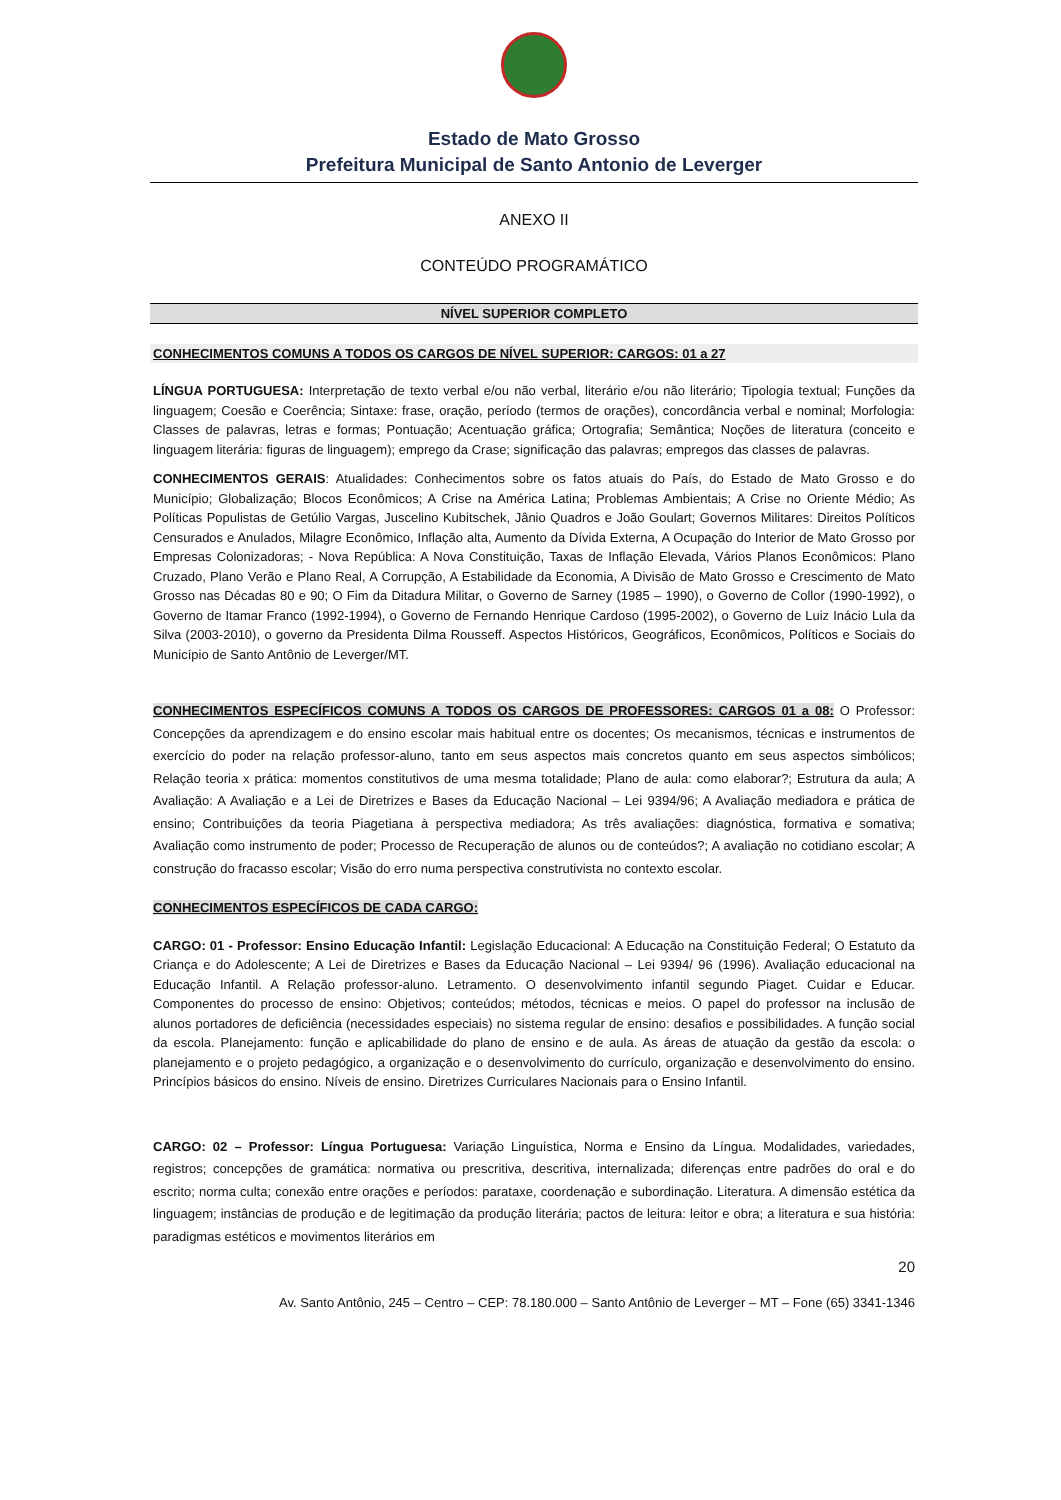Estado de Mato Grosso
Prefeitura Municipal de Santo Antonio de Leverger
ANEXO II
CONTEÚDO PROGRAMÁTICO
NÍVEL SUPERIOR COMPLETO
CONHECIMENTOS COMUNS A TODOS OS CARGOS DE NÍVEL SUPERIOR: CARGOS: 01 a 27
LÍNGUA PORTUGUESA: Interpretação de texto verbal e/ou não verbal, literário e/ou não literário; Tipologia textual; Funções da linguagem; Coesão e Coerência; Sintaxe: frase, oração, período (termos de orações), concordância verbal e nominal; Morfologia: Classes de palavras, letras e formas; Pontuação; Acentuação gráfica; Ortografia; Semântica; Noções de literatura (conceito e linguagem literária: figuras de linguagem); emprego da Crase; significação das palavras; empregos das classes de palavras.
CONHECIMENTOS GERAIS: Atualidades: Conhecimentos sobre os fatos atuais do País, do Estado de Mato Grosso e do Município; Globalização; Blocos Econômicos; A Crise na América Latina; Problemas Ambientais; A Crise no Oriente Médio; As Políticas Populistas de Getúlio Vargas, Juscelino Kubitschek, Jânio Quadros e João Goulart; Governos Militares: Direitos Políticos Censurados e Anulados, Milagre Econômico, Inflação alta, Aumento da Dívida Externa, A Ocupação do Interior de Mato Grosso por Empresas Colonizadoras; - Nova República: A Nova Constituição, Taxas de Inflação Elevada, Vários Planos Econômicos: Plano Cruzado, Plano Verão e Plano Real, A Corrupção, A Estabilidade da Economia, A Divisão de Mato Grosso e Crescimento de Mato Grosso nas Décadas 80 e 90; O Fim da Ditadura Militar, o Governo de Sarney (1985 – 1990), o Governo de Collor (1990-1992), o Governo de Itamar Franco (1992-1994), o Governo de Fernando Henrique Cardoso (1995-2002), o Governo de Luiz Inácio Lula da Silva (2003-2010), o governo da Presidenta Dilma Rousseff. Aspectos Históricos, Geográficos, Econômicos, Políticos e Sociais do Município de Santo Antônio de Leverger/MT.
CONHECIMENTOS ESPECÍFICOS COMUNS A TODOS OS CARGOS DE PROFESSORES: CARGOS 01 a 08: O Professor: Concepções da aprendizagem e do ensino escolar mais habitual entre os docentes; Os mecanismos, técnicas e instrumentos de exercício do poder na relação professor-aluno, tanto em seus aspectos mais concretos quanto em seus aspectos simbólicos; Relação teoria x prática: momentos constitutivos de uma mesma totalidade; Plano de aula: como elaborar?; Estrutura da aula; A Avaliação: A Avaliação e a Lei de Diretrizes e Bases da Educação Nacional – Lei 9394/96; A Avaliação mediadora e prática de ensino; Contribuições da teoria Piagetiana à perspectiva mediadora; As três avaliações: diagnóstica, formativa e somativa; Avaliação como instrumento de poder; Processo de Recuperação de alunos ou de conteúdos?; A avaliação no cotidiano escolar; A construção do fracasso escolar; Visão do erro numa perspectiva construtivista no contexto escolar.
CONHECIMENTOS ESPECÍFICOS DE CADA CARGO:
CARGO: 01 - Professor: Ensino Educação Infantil: Legislação Educacional: A Educação na Constituição Federal; O Estatuto da Criança e do Adolescente; A Lei de Diretrizes e Bases da Educação Nacional – Lei 9394/ 96 (1996). Avaliação educacional na Educação Infantil. A Relação professor-aluno. Letramento. O desenvolvimento infantil segundo Piaget. Cuidar e Educar. Componentes do processo de ensino: Objetivos; conteúdos; métodos, técnicas e meios. O papel do professor na inclusão de alunos portadores de deficiência (necessidades especiais) no sistema regular de ensino: desafios e possibilidades. A função social da escola. Planejamento: função e aplicabilidade do plano de ensino e de aula. As áreas de atuação da gestão da escola: o planejamento e o projeto pedagógico, a organização e o desenvolvimento do currículo, organização e desenvolvimento do ensino. Princípios básicos do ensino. Níveis de ensino. Diretrizes Curriculares Nacionais para o Ensino Infantil.
CARGO: 02 – Professor: Língua Portuguesa: Variação Linguística, Norma e Ensino da Língua. Modalidades, variedades, registros; concepções de gramática: normativa ou prescritiva, descritiva, internalizada; diferenças entre padrões do oral e do escrito; norma culta; conexão entre orações e períodos: parataxe, coordenação e subordinação. Literatura. A dimensão estética da linguagem; instâncias de produção e de legitimação da produção literária; pactos de leitura: leitor e obra; a literatura e sua história: paradigmas estéticos e movimentos literários em
20
Av. Santo Antônio, 245 – Centro – CEP: 78.180.000 – Santo Antônio de Leverger – MT – Fone (65) 3341-1346